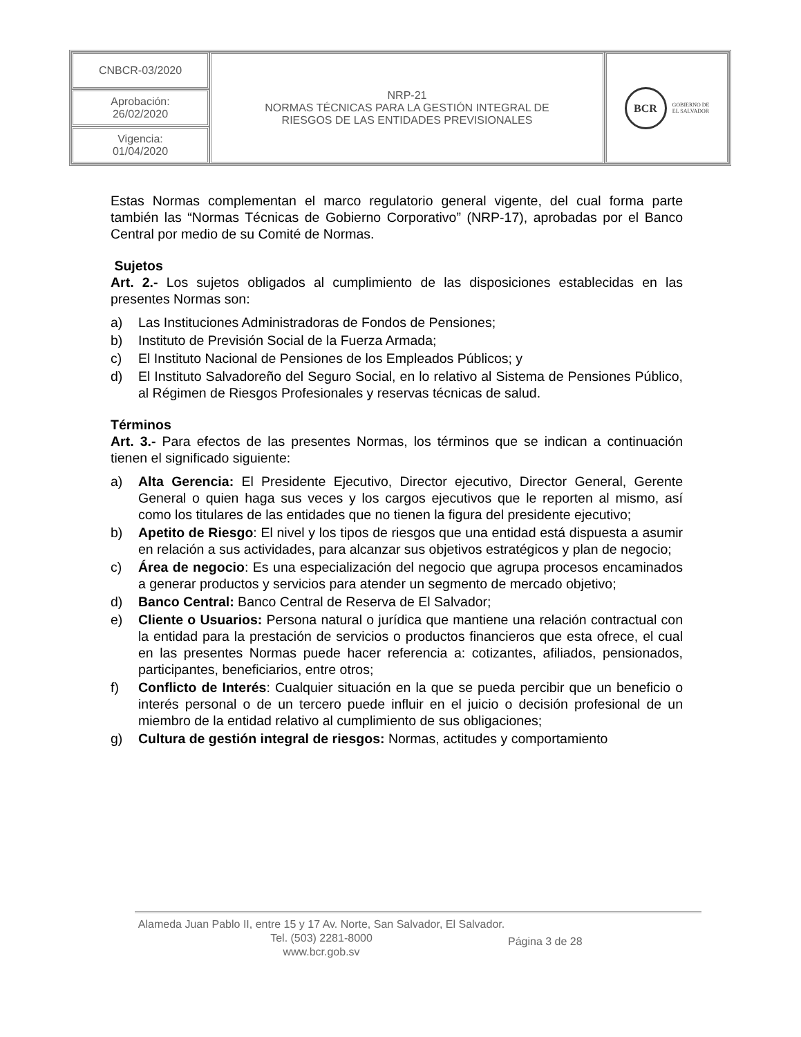| CNBCR-03/2020 | NRP-21 NORMAS TÉCNICAS PARA LA GESTIÓN INTEGRAL DE RIESGOS DE LAS ENTIDADES PREVISIONALES | BCR GOBIERNO DE EL SALVADOR |
| Aprobación: 26/02/2020 | | |
| Vigencia: 01/04/2020 | | |
Estas Normas complementan el marco regulatorio general vigente, del cual forma parte también las “Normas Técnicas de Gobierno Corporativo” (NRP-17), aprobadas por el Banco Central por medio de su Comité de Normas.
Sujetos
Art. 2.- Los sujetos obligados al cumplimiento de las disposiciones establecidas en las presentes Normas son:
a) Las Instituciones Administradoras de Fondos de Pensiones;
b) Instituto de Previsión Social de la Fuerza Armada;
c) El Instituto Nacional de Pensiones de los Empleados Públicos; y
d) El Instituto Salvadoreño del Seguro Social, en lo relativo al Sistema de Pensiones Público, al Régimen de Riesgos Profesionales y reservas técnicas de salud.
Términos
Art. 3.- Para efectos de las presentes Normas, los términos que se indican a continuación tienen el significado siguiente:
a) Alta Gerencia: El Presidente Ejecutivo, Director ejecutivo, Director General, Gerente General o quien haga sus veces y los cargos ejecutivos que le reporten al mismo, así como los titulares de las entidades que no tienen la figura del presidente ejecutivo;
b) Apetito de Riesgo: El nivel y los tipos de riesgos que una entidad está dispuesta a asumir en relación a sus actividades, para alcanzar sus objetivos estratégicos y plan de negocio;
c) Área de negocio: Es una especialización del negocio que agrupa procesos encaminados a generar productos y servicios para atender un segmento de mercado objetivo;
d) Banco Central: Banco Central de Reserva de El Salvador;
e) Cliente o Usuarios: Persona natural o jurídica que mantiene una relación contractual con la entidad para la prestación de servicios o productos financieros que esta ofrece, el cual en las presentes Normas puede hacer referencia a: cotizantes, afiliados, pensionados, participantes, beneficiarios, entre otros;
f) Conflicto de Interés: Cualquier situación en la que se pueda percibir que un beneficio o interés personal o de un tercero puede influir en el juicio o decisión profesional de un miembro de la entidad relativo al cumplimiento de sus obligaciones;
g) Cultura de gestión integral de riesgos: Normas, actitudes y comportamiento
Alameda Juan Pablo II, entre 15 y 17 Av. Norte, San Salvador, El Salvador.
Tel. (503) 2281-8000
www.bcr.gob.sv
Página 3 de 28